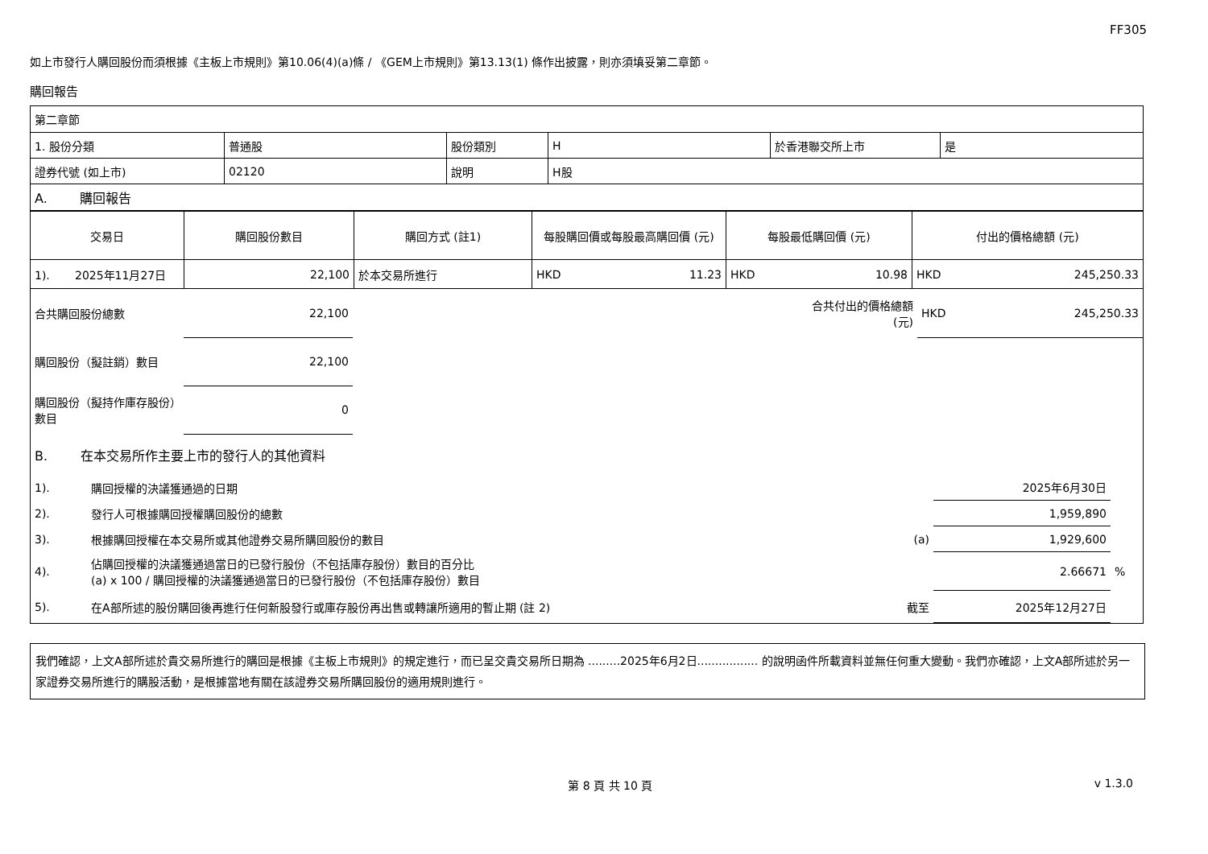FF305
如上市發行人購回股份而須根據《主板上市規則》第10.06(4)(a)條 / 《GEM上市規則》第13.13(1) 條作出披露，則亦須填妥第二章節。
購回報告
| 第二章節 | | | | | |
| 1. 股份分類 | 普通股 | 股份類別 | H | 於香港聯交所上市 | 是 |
| 證券代號 (如上市) | 02120 | 說明 | H股 | | |
| A. 購回報告 | | | | | |
| 交易日 | 購回股份數目 | 購回方式 (註1) | 每股購回價或每股最高購回價 (元) | 每股最低購回價 (元) | 付出的價格總額 (元) |
| --- | --- | --- | --- | --- | --- |
| 1). 2025年11月27日 | 22,100 | 於本交易所進行 | HKD 11.23 | HKD 10.98 | HKD 245,250.33 |
| 合共購回股份總數 | 22,100 | | 合共付出的價格總額 (元) | HKD 245,250.33 |
| 購回股份（擬註銷）數目 | 22,100 | | | |
| 購回股份（擬持作庫存股份）數目 | 0 | | | |
| B. 在本交易所作主要上市的發行人的其他資料 | | | | |
| 1). | 購回授權的決議獲通過的日期 | | 2025年6月30日 | |
| 2). | 發行人可根據購回授權購回股份的總數 | | 1,959,890 | |
| 3). | 根據購回授權在本交易所或其他證券交易所購回股份的數目 | (a) | 1,929,600 | |
| 4). | 佔購回授權的決議獲通過當日的已發行股份（不包括庫存股份）數目的百分比 (a) x 100 / 購回授權的決議獲通過當日的已發行股份（不包括庫存股份）數目 | | 2.66671 | % |
| 5). | 在A部所述的股份購回後再進行任何新股發行或庫存股份再出售或轉讓所適用的暫止期 (註 2) | 截至 | 2025年12月27日 | |
我們確認，上文A部所述於貴交易所進行的購回是根據《主板上市規則》的規定進行，而已呈交貴交易所日期為 .........2025年6月2日................. 的說明函件所載資料並無任何重大變動。我們亦確認，上文A部所述於另一家證券交易所進行的購股活動，是根據當地有關在該證券交易所購回股份的適用規則進行。
第 8 頁 共 10 頁 v 1.3.0